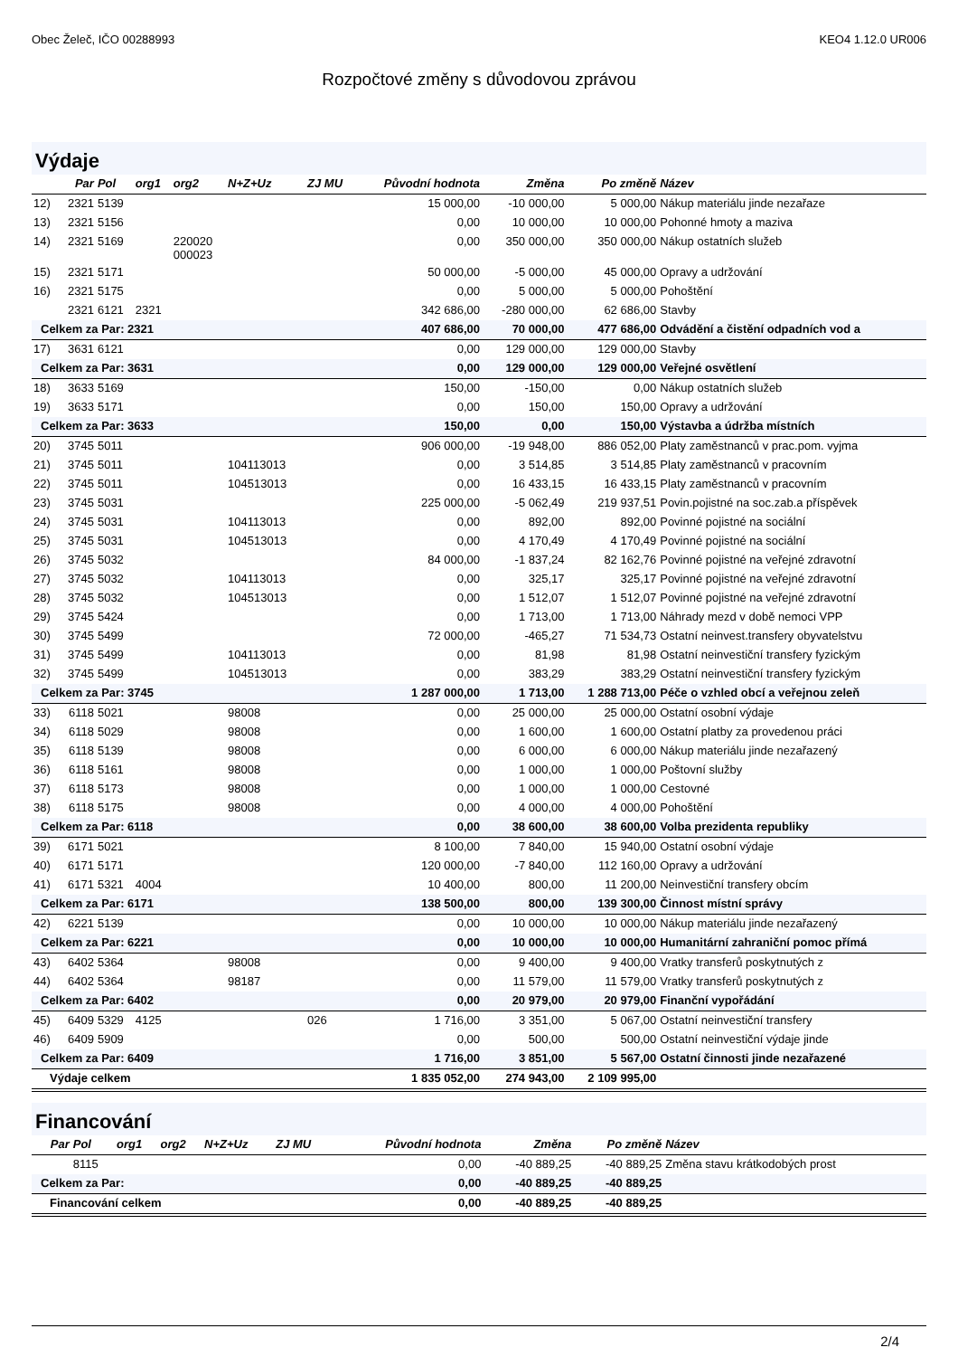Obec Želeč, IČO 00288993 KEO4 1.12.0 UR006
Rozpočtové změny s důvodovou zprávou
Výdaje
| | Par | Pol | org1 | org2 | N+Z+Uz | ZJ MU | Původní hodnota | Změna | Po změně | Název |
| --- | --- | --- | --- | --- | --- | --- | --- | --- | --- | --- |
| 12) | 2321 | 5139 | | | | | 15 000,00 | -10 000,00 | 5 000,00 | Nákup materiálu jinde nezařaze |
| 13) | 2321 | 5156 | | | | | 0,00 | 10 000,00 | 10 000,00 | Pohonné hmoty a maziva |
| 14) | 2321 | 5169 | | 220020 000023 | | | 0,00 | 350 000,00 | 350 000,00 | Nákup ostatních služeb |
| 15) | 2321 | 5171 | | | | | 50 000,00 | -5 000,00 | 45 000,00 | Opravy a udržování |
| 16) | 2321 | 5175 | | | | | 0,00 | 5 000,00 | 5 000,00 | Pohoštění |
| | 2321 | 6121 | 2321 | | | | 342 686,00 | -280 000,00 | 62 686,00 | Stavby |
| Celkem za Par: 2321 | | | | | | | 407 686,00 | 70 000,00 | 477 686,00 | Odvádění a čistění odpadních vod a |
| 17) | 3631 | 6121 | | | | | 0,00 | 129 000,00 | 129 000,00 | Stavby |
| Celkem za Par: 3631 | | | | | | | 0,00 | 129 000,00 | 129 000,00 | Veřejné osvětlení |
| 18) | 3633 | 5169 | | | | | 150,00 | -150,00 | 0,00 | Nákup ostatních služeb |
| 19) | 3633 | 5171 | | | | | 0,00 | 150,00 | 150,00 | Opravy a udržování |
| Celkem za Par: 3633 | | | | | | | 150,00 | 0,00 | 150,00 | Výstavba a údržba místních |
| 20) | 3745 | 5011 | | | | | 906 000,00 | -19 948,00 | 886 052,00 | Platy zaměstnanců v prac.pom. vyjma |
| 21) | 3745 | 5011 | | | 104113013 | | 0,00 | 3 514,85 | 3 514,85 | Platy zaměstnanců v pracovním |
| 22) | 3745 | 5011 | | | 104513013 | | 0,00 | 16 433,15 | 16 433,15 | Platy zaměstnanců v pracovním |
| 23) | 3745 | 5031 | | | | | 225 000,00 | -5 062,49 | 219 937,51 | Povin.pojistné na soc.zab.a příspěvek |
| 24) | 3745 | 5031 | | | 104113013 | | 0,00 | 892,00 | 892,00 | Povinné pojistné na sociální |
| 25) | 3745 | 5031 | | | 104513013 | | 0,00 | 4 170,49 | 4 170,49 | Povinné pojistné na sociální |
| 26) | 3745 | 5032 | | | | | 84 000,00 | -1 837,24 | 82 162,76 | Povinné pojistné na veřejné zdravotní |
| 27) | 3745 | 5032 | | | 104113013 | | 0,00 | 325,17 | 325,17 | Povinné pojistné na veřejné zdravotní |
| 28) | 3745 | 5032 | | | 104513013 | | 0,00 | 1 512,07 | 1 512,07 | Povinné pojistné na veřejné zdravotní |
| 29) | 3745 | 5424 | | | | | 0,00 | 1 713,00 | 1 713,00 | Náhrady mezd v době nemoci VPP |
| 30) | 3745 | 5499 | | | | | 72 000,00 | -465,27 | 71 534,73 | Ostatní neinvest.transfery obyvatelstvu |
| 31) | 3745 | 5499 | | | 104113013 | | 0,00 | 81,98 | 81,98 | Ostatní neinvestiční transfery fyzickým |
| 32) | 3745 | 5499 | | | 104513013 | | 0,00 | 383,29 | 383,29 | Ostatní neinvestiční transfery fyzickým |
| Celkem za Par: 3745 | | | | | | | 1 287 000,00 | 1 713,00 | 1 288 713,00 | Péče o vzhled obcí a veřejnou zeleň |
| 33) | 6118 | 5021 | | | 98008 | | 0,00 | 25 000,00 | 25 000,00 | Ostatní osobní výdaje |
| 34) | 6118 | 5029 | | | 98008 | | 0,00 | 1 600,00 | 1 600,00 | Ostatní platby za provedenou práci |
| 35) | 6118 | 5139 | | | 98008 | | 0,00 | 6 000,00 | 6 000,00 | Nákup materiálu jinde nezařazený |
| 36) | 6118 | 5161 | | | 98008 | | 0,00 | 1 000,00 | 1 000,00 | Poštovní služby |
| 37) | 6118 | 5173 | | | 98008 | | 0,00 | 1 000,00 | 1 000,00 | Cestovné |
| 38) | 6118 | 5175 | | | 98008 | | 0,00 | 4 000,00 | 4 000,00 | Pohoštění |
| Celkem za Par: 6118 | | | | | | | 0,00 | 38 600,00 | 38 600,00 | Volba prezidenta republiky |
| 39) | 6171 | 5021 | | | | | 8 100,00 | 7 840,00 | 15 940,00 | Ostatní osobní výdaje |
| 40) | 6171 | 5171 | | | | | 120 000,00 | -7 840,00 | 112 160,00 | Opravy a udržování |
| 41) | 6171 | 5321 | 4004 | | | | 10 400,00 | 800,00 | 11 200,00 | Neinvestiční transfery obcím |
| Celkem za Par: 6171 | | | | | | | 138 500,00 | 800,00 | 139 300,00 | Činnost místní správy |
| 42) | 6221 | 5139 | | | | | 0,00 | 10 000,00 | 10 000,00 | Nákup materiálu jinde nezařazený |
| Celkem za Par: 6221 | | | | | | | 0,00 | 10 000,00 | 10 000,00 | Humanitární zahraniční pomoc přímá |
| 43) | 6402 | 5364 | | | 98008 | | 0,00 | 9 400,00 | 9 400,00 | Vratky transferů poskytnutých z |
| 44) | 6402 | 5364 | | | 98187 | | 0,00 | 11 579,00 | 11 579,00 | Vratky transferů poskytnutých z |
| Celkem za Par: 6402 | | | | | | | 0,00 | 20 979,00 | 20 979,00 | Finanční vypořádání |
| 45) | 6409 | 5329 | 4125 | | | 026 | 1 716,00 | 3 351,00 | 5 067,00 | Ostatní neinvestiční transfery |
| 46) | 6409 | 5909 | | | | | 0,00 | 500,00 | 500,00 | Ostatní neinvestiční výdaje jinde |
| Celkem za Par: 6409 | | | | | | | 1 716,00 | 3 851,00 | 5 567,00 | Ostatní činnosti jinde nezařazené |
| Výdaje celkem | | | | | | | 1 835 052,00 | 274 943,00 | 2 109 995,00 | |
Financování
| | Par | Pol | org1 | org2 | N+Z+Uz | ZJ MU | Původní hodnota | Změna | Po změně | Název |
| --- | --- | --- | --- | --- | --- | --- | --- | --- | --- | --- |
| | | 8115 | | | | | 0,00 | -40 889,25 | -40 889,25 | Změna stavu krátkodobých prost |
| Celkem za Par: | | | | | | | 0,00 | -40 889,25 | -40 889,25 | |
| Financování celkem | | | | | | | 0,00 | -40 889,25 | -40 889,25 | |
2/4